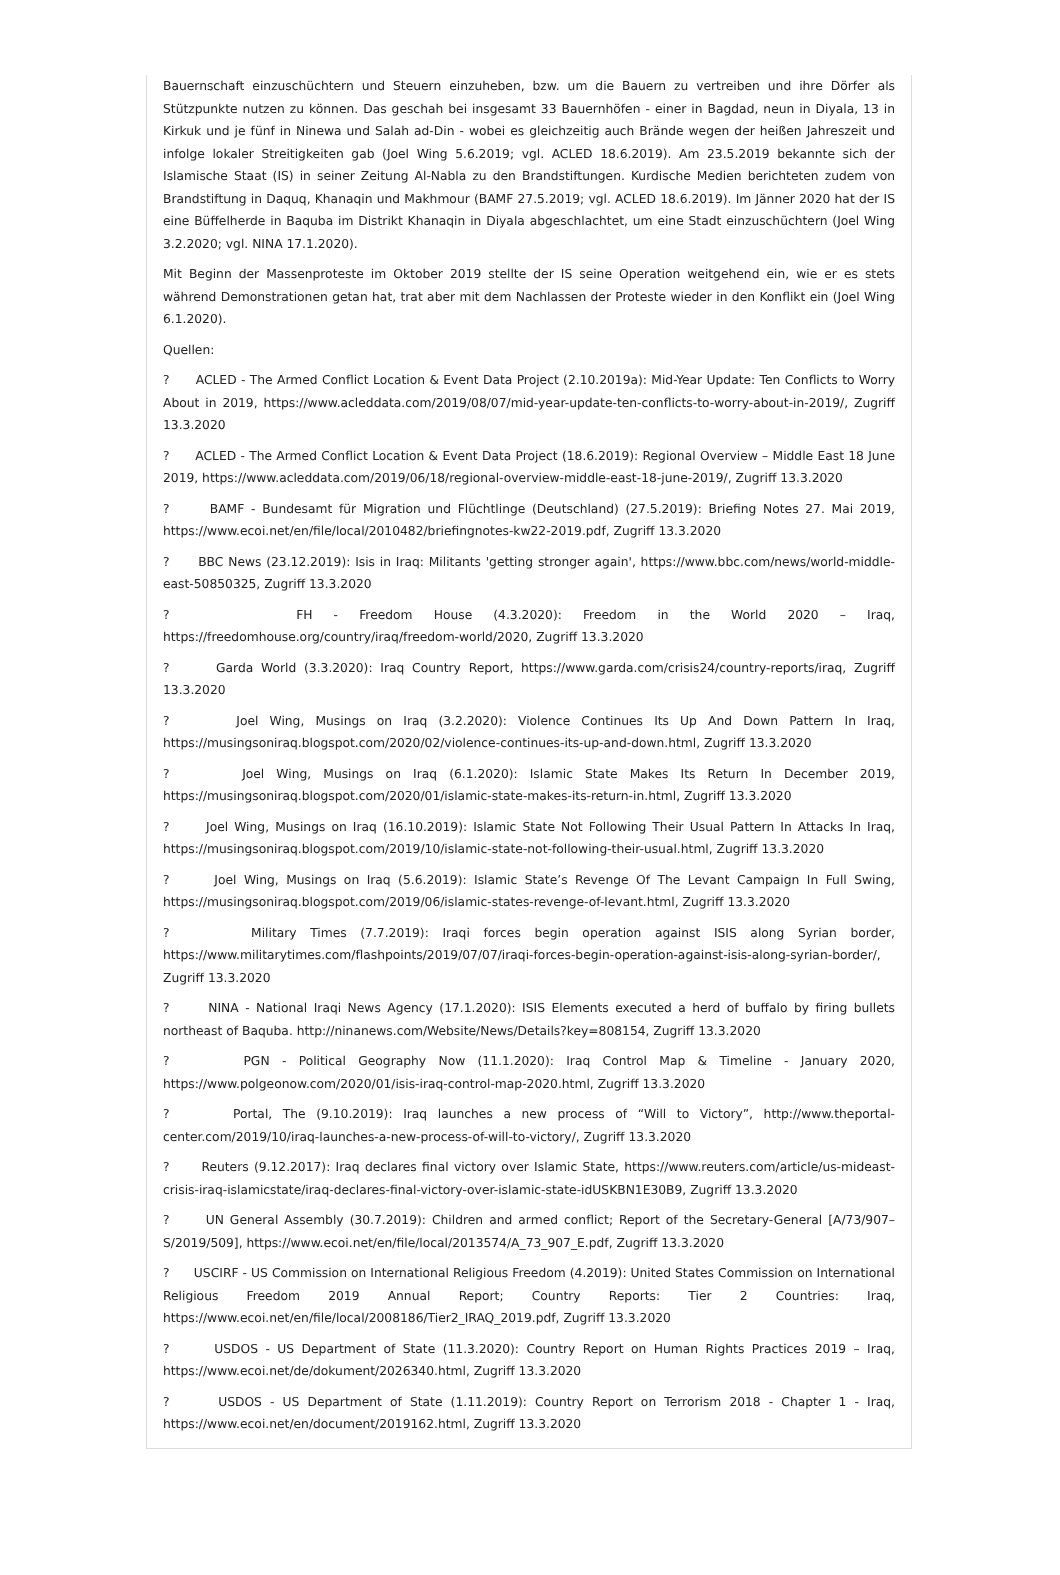Bauernschaft einzuschüchtern und Steuern einzuheben, bzw. um die Bauern zu vertreiben und ihre Dörfer als Stützpunkte nutzen zu können. Das geschah bei insgesamt 33 Bauernhöfen - einer in Bagdad, neun in Diyala, 13 in Kirkuk und je fünf in Ninewa und Salah ad-Din - wobei es gleichzeitig auch Brände wegen der heißen Jahreszeit und infolge lokaler Streitigkeiten gab (Joel Wing 5.6.2019; vgl. ACLED 18.6.2019). Am 23.5.2019 bekannte sich der Islamische Staat (IS) in seiner Zeitung Al-Nabla zu den Brandstiftungen. Kurdische Medien berichteten zudem von Brandstiftung in Daquq, Khanaqin und Makhmour (BAMF 27.5.2019; vgl. ACLED 18.6.2019). Im Jänner 2020 hat der IS eine Büffelherde in Baquba im Distrikt Khanaqin in Diyala abgeschlachtet, um eine Stadt einzuschüchtern (Joel Wing 3.2.2020; vgl. NINA 17.1.2020).
Mit Beginn der Massenproteste im Oktober 2019 stellte der IS seine Operation weitgehend ein, wie er es stets während Demonstrationen getan hat, trat aber mit dem Nachlassen der Proteste wieder in den Konflikt ein (Joel Wing 6.1.2020).
Quellen:
? ACLED - The Armed Conflict Location & Event Data Project (2.10.2019a): Mid-Year Update: Ten Conflicts to Worry About in 2019, https://www.acleddata.com/2019/08/07/mid-year-update-ten-conflicts-to-worry-about-in-2019/, Zugriff 13.3.2020
? ACLED - The Armed Conflict Location & Event Data Project (18.6.2019): Regional Overview – Middle East 18 June 2019, https://www.acleddata.com/2019/06/18/regional-overview-middle-east-18-june-2019/, Zugriff 13.3.2020
? BAMF - Bundesamt für Migration und Flüchtlinge (Deutschland) (27.5.2019): Briefing Notes 27. Mai 2019, https://www.ecoi.net/en/file/local/2010482/briefingnotes-kw22-2019.pdf, Zugriff 13.3.2020
? BBC News (23.12.2019): Isis in Iraq: Militants 'getting stronger again', https://www.bbc.com/news/world-middle-east-50850325, Zugriff 13.3.2020
? FH - Freedom House (4.3.2020): Freedom in the World 2020 – Iraq, https://freedomhouse.org/country/iraq/freedom-world/2020, Zugriff 13.3.2020
? Garda World (3.3.2020): Iraq Country Report, https://www.garda.com/crisis24/country-reports/iraq, Zugriff 13.3.2020
? Joel Wing, Musings on Iraq (3.2.2020): Violence Continues Its Up And Down Pattern In Iraq, https://musingsoniraq.blogspot.com/2020/02/violence-continues-its-up-and-down.html, Zugriff 13.3.2020
? Joel Wing, Musings on Iraq (6.1.2020): Islamic State Makes Its Return In December 2019, https://musingsoniraq.blogspot.com/2020/01/islamic-state-makes-its-return-in.html, Zugriff 13.3.2020
? Joel Wing, Musings on Iraq (16.10.2019): Islamic State Not Following Their Usual Pattern In Attacks In Iraq, https://musingsoniraq.blogspot.com/2019/10/islamic-state-not-following-their-usual.html, Zugriff 13.3.2020
? Joel Wing, Musings on Iraq (5.6.2019): Islamic State’s Revenge Of The Levant Campaign In Full Swing, https://musingsoniraq.blogspot.com/2019/06/islamic-states-revenge-of-levant.html, Zugriff 13.3.2020
? Military Times (7.7.2019): Iraqi forces begin operation against ISIS along Syrian border, https://www.militarytimes.com/flashpoints/2019/07/07/iraqi-forces-begin-operation-against-isis-along-syrian-border/, Zugriff 13.3.2020
? NINA - National Iraqi News Agency (17.1.2020): ISIS Elements executed a herd of buffalo by firing bullets northeast of Baquba. http://ninanews.com/Website/News/Details?key=808154, Zugriff 13.3.2020
? PGN - Political Geography Now (11.1.2020): Iraq Control Map & Timeline - January 2020, https://www.polgeonow.com/2020/01/isis-iraq-control-map-2020.html, Zugriff 13.3.2020
? Portal, The (9.10.2019): Iraq launches a new process of “Will to Victory”, http://www.theportal-center.com/2019/10/iraq-launches-a-new-process-of-will-to-victory/, Zugriff 13.3.2020
? Reuters (9.12.2017): Iraq declares final victory over Islamic State, https://www.reuters.com/article/us-mideast-crisis-iraq-islamicstate/iraq-declares-final-victory-over-islamic-state-idUSKBN1E30B9, Zugriff 13.3.2020
? UN General Assembly (30.7.2019): Children and armed conflict; Report of the Secretary-General [A/73/907–S/2019/509], https://www.ecoi.net/en/file/local/2013574/A_73_907_E.pdf, Zugriff 13.3.2020
? USCIRF - US Commission on International Religious Freedom (4.2019): United States Commission on International Religious Freedom 2019 Annual Report; Country Reports: Tier 2 Countries: Iraq, https://www.ecoi.net/en/file/local/2008186/Tier2_IRAQ_2019.pdf, Zugriff 13.3.2020
? USDOS - US Department of State (11.3.2020): Country Report on Human Rights Practices 2019 – Iraq, https://www.ecoi.net/de/dokument/2026340.html, Zugriff 13.3.2020
? USDOS - US Department of State (1.11.2019): Country Report on Terrorism 2018 - Chapter 1 - Iraq, https://www.ecoi.net/en/document/2019162.html, Zugriff 13.3.2020